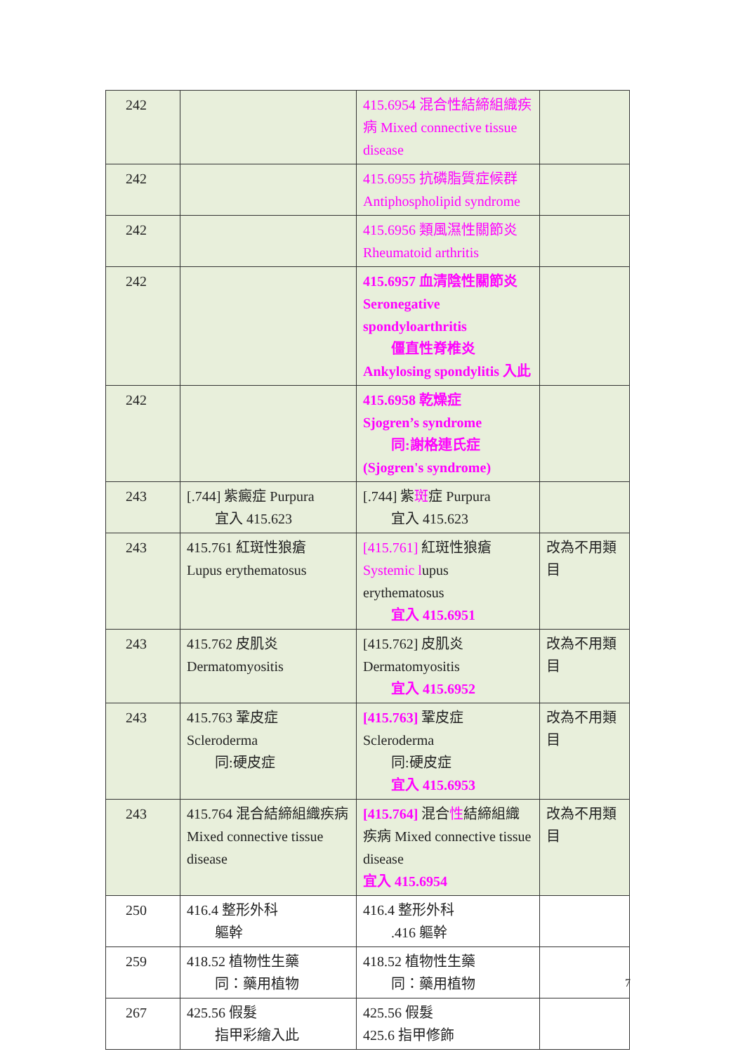| 242 | | 415.6954 混合性結締組織疾病 Mixed connective tissue disease | |
| 242 | | 415.6955 抗磷脂質症候群 Antiphospholipid syndrome | |
| 242 | | 415.6956 類風濕性關節炎 Rheumatoid arthritis | |
| 242 | | 415.6957 血清陰性關節炎 Seronegative spondyloarthritis 僵直性脊椎炎 Ankylosing spondylitis 入此 | |
| 242 | | 415.6958 乾燥症 Sjogren’s syndrome 同:謝格連氏症(Sjogren's syndrome) | |
| 243 | [.744] 紫癜症 Purpura 宜入 415.623 | [.744] 紫 斑 症 Purpura 宜入 415.623 | |
| 243 | 415.761 紅斑性狼瘡 Lupus erythematosus | [415.761] 紅斑性狼瘡 Systemic l upus erythematosus 宜入 415.6951 | 改為不用類目 |
| 243 | 415.762 皮肌炎 Dermatomyositis | [415.762] 皮肌炎 Dermatomyositis 宜入 415.6952 | 改為不用類目 |
| 243 | 415.763 鞏皮症 Scleroderma 同:硬皮症 | [415.763] 鞏皮症 Scleroderma 同:硬皮症 宜入 415.6953 | 改為不用類目 |
| 243 | 415.764 混合結締組織疾病 Mixed connective tissue disease | [415.764] 混合 性 結締組織疾病 Mixed connective tissue disease 宜入 415.6954 | 改為不用類目 |
| 250 | 416.4 整形外科 軀幹 | 416.4 整形外科 .416 軀幹 | |
| 259 | 418.52 植物性生藥 同：藥用植物 | 418.52 植物性生藥 同：藥用植物 | |
| 267 | 425.56 假髮 指甲彩繪入此 | 425.56 假髮 425.6 指甲修飾 | |
7